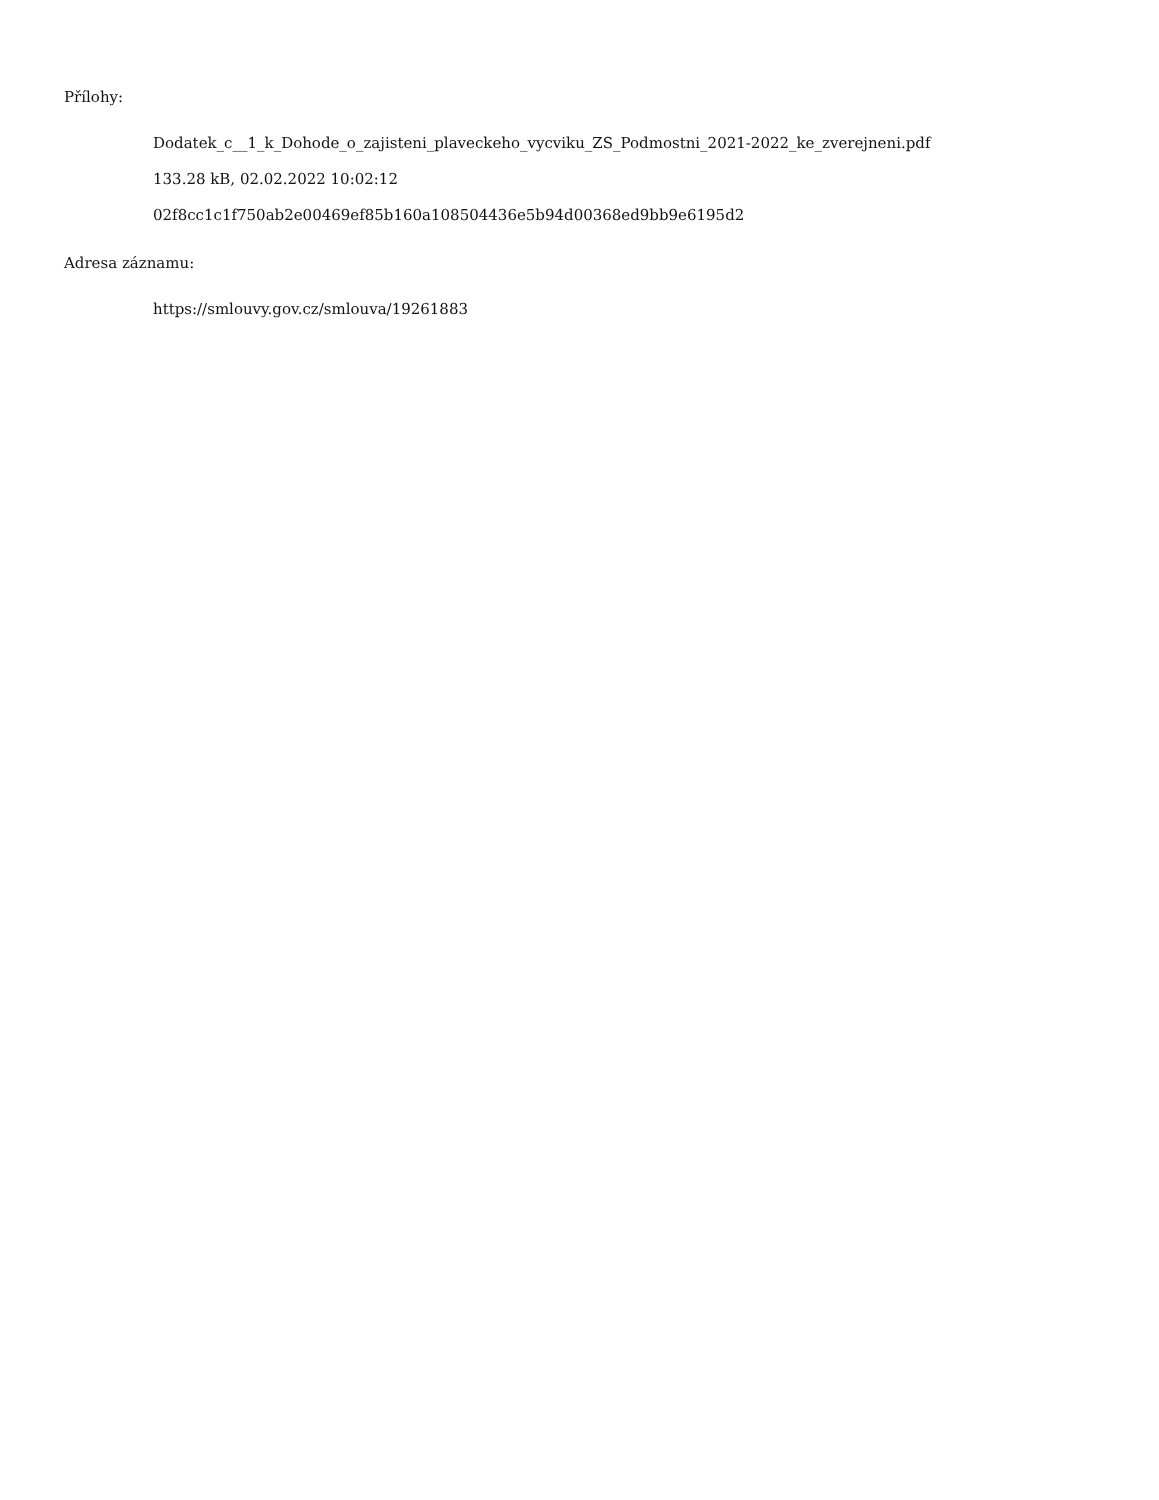Přílohy:
Dodatek_c__1_k_Dohode_o_zajisteni_plaveckeho_vycviku_ZS_Podmostni_2021-2022_ke_zverejneni.pdf
133.28 kB, 02.02.2022 10:02:12
02f8cc1c1f750ab2e00469ef85b160a108504436e5b94d00368ed9bb9e6195d2
Adresa záznamu:
https://smlouvy.gov.cz/smlouva/19261883